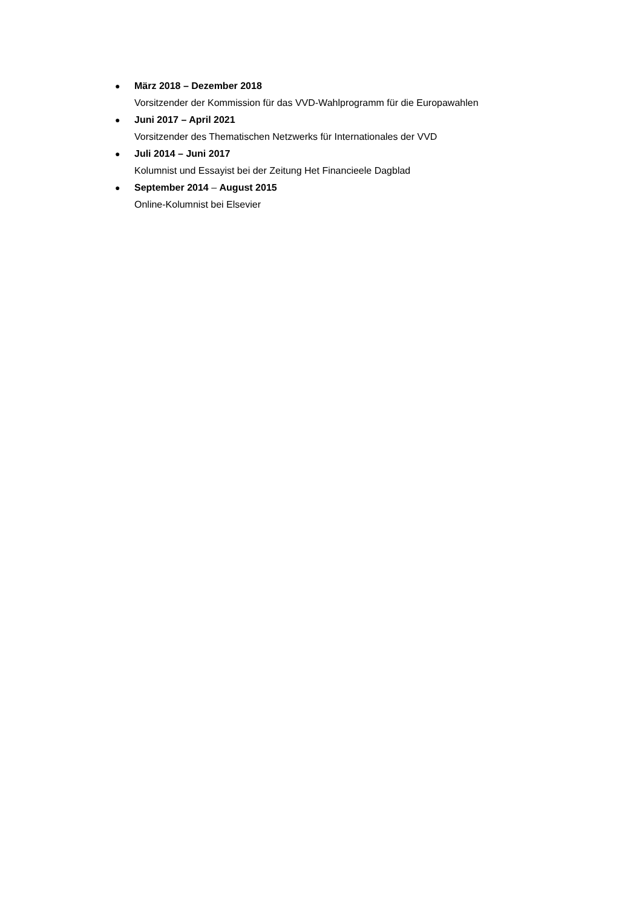● März 2018 – Dezember 2018
Vorsitzender der Kommission für das VVD-Wahlprogramm für die Europawahlen
● Juni 2017 – April 2021
Vorsitzender des Thematischen Netzwerks für Internationales der VVD
● Juli 2014 – Juni 2017
Kolumnist und Essayist bei der Zeitung Het Financieele Dagblad
● September 2014 – August 2015
Online-Kolumnist bei Elsevier